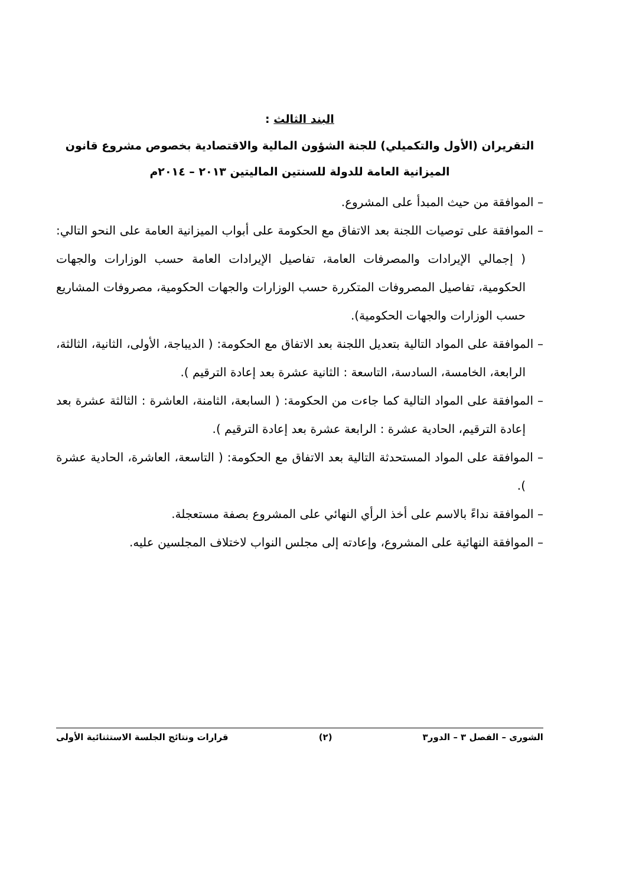البند الثالث :
التقريران (الأول والتكميلي) للجنة الشؤون المالية والاقتصادية بخصوص مشروع قانون الميزانية العامة للدولة للسنتين الماليتين ٢٠١٣ – ٢٠١٤م
– الموافقة من حيث المبدأ على المشروع.
– الموافقة على توصيات اللجنة بعد الاتفاق مع الحكومة على أبواب الميزانية العامة على النحو التالي: ( إجمالي الإيرادات والمصرفات العامة، تفاصيل الإيرادات العامة حسب الوزارات والجهات الحكومية، تفاصيل المصروفات المتكررة حسب الوزارات والجهات الحكومية، مصروفات المشاريع حسب الوزارات والجهات الحكومية).
– الموافقة على المواد التالية بتعديل اللجنة بعد الاتفاق مع الحكومة: ( الديباجة، الأولى، الثانية، الثالثة، الرابعة، الخامسة، السادسة، التاسعة : الثانية عشرة بعد إعادة الترقيم ).
– الموافقة على المواد التالية كما جاءت من الحكومة: ( السابعة، الثامنة، العاشرة : الثالثة عشرة بعد إعادة الترقيم، الحادية عشرة : الرابعة عشرة بعد إعادة الترقيم ).
– الموافقة على المواد المستحدثة التالية بعد الاتفاق مع الحكومة: ( التاسعة، العاشرة، الحادية عشرة ).
– الموافقة نداءً بالاسم على أخذ الرأي النهائي على المشروع بصفة مستعجلة.
– الموافقة النهائية على المشروع، وإعادته إلى مجلس النواب لاختلاف المجلسين عليه.
الشورى – الفصل ٣ – الدور٣ (٢) قرارات ونتائج الجلسة الاستثنائية الأولى